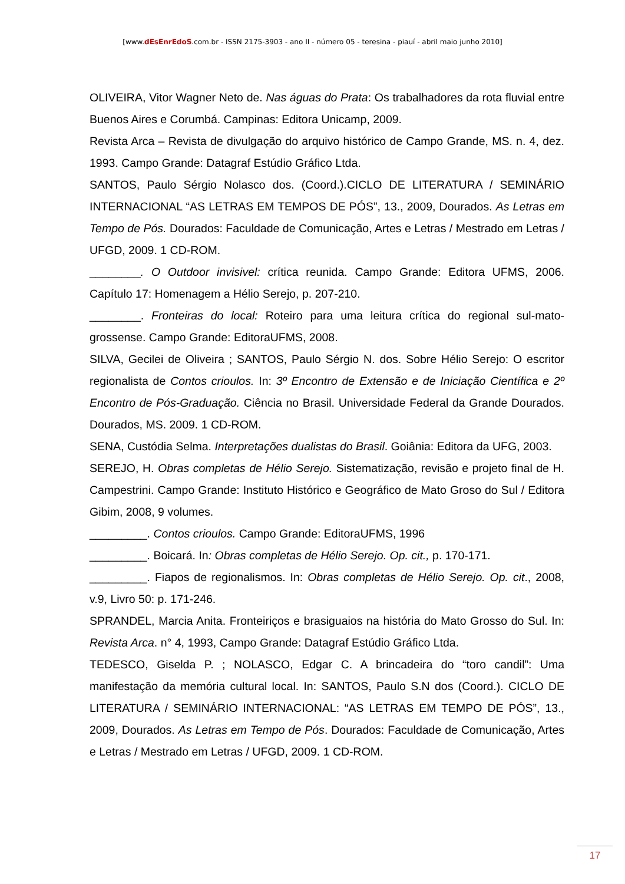[www.dEsEnrEdoS.com.br - ISSN 2175-3903 - ano II - número 05 - teresina - piauí - abril maio junho 2010]
OLIVEIRA, Vitor Wagner Neto de. Nas águas do Prata: Os trabalhadores da rota fluvial entre Buenos Aires e Corumbá. Campinas: Editora Unicamp, 2009.
Revista Arca – Revista de divulgação do arquivo histórico de Campo Grande, MS. n. 4, dez. 1993. Campo Grande: Datagraf Estúdio Gráfico Ltda.
SANTOS, Paulo Sérgio Nolasco dos. (Coord.).CICLO DE LITERATURA / SEMINÁRIO INTERNACIONAL “AS LETRAS EM TEMPOS DE PÓS”, 13., 2009, Dourados. As Letras em Tempo de Pós. Dourados: Faculdade de Comunicação, Artes e Letras / Mestrado em Letras / UFGD, 2009. 1 CD-ROM.
________. O Outdoor invisivel: crítica reunida. Campo Grande: Editora UFMS, 2006. Capítulo 17: Homenagem a Hélio Serejo, p. 207-210.
________. Fronteiras do local: Roteiro para uma leitura crítica do regional sul-mato-grossense. Campo Grande: EditoraUFMS, 2008.
SILVA, Gecilei de Oliveira ; SANTOS, Paulo Sérgio N. dos. Sobre Hélio Serejo: O escritor regionalista de Contos crioulos. In: 3º Encontro de Extensão e de Iniciação Científica e 2º Encontro de Pós-Graduação. Ciência no Brasil. Universidade Federal da Grande Dourados. Dourados, MS. 2009. 1 CD-ROM.
SENA, Custódia Selma. Interpretações dualistas do Brasil. Goiânia: Editora da UFG, 2003.
SEREJO, H. Obras completas de Hélio Serejo. Sistematização, revisão e projeto final de H. Campestrini. Campo Grande: Instituto Histórico e Geográfico de Mato Groso do Sul / Editora Gibim, 2008, 9 volumes.
_________. Contos crioulos. Campo Grande: EditoraUFMS, 1996
_________. Boicará. In: Obras completas de Hélio Serejo. Op. cit., p. 170-171.
_________. Fiapos de regionalismos. In: Obras completas de Hélio Serejo. Op. cit., 2008, v.9, Livro 50: p. 171-246.
SPRANDEL, Marcia Anita. Fronteiriços e brasiguaios na história do Mato Grosso do Sul. In: Revista Arca. n° 4, 1993, Campo Grande: Datagraf Estúdio Gráfico Ltda.
TEDESCO, Giselda P. ; NOLASCO, Edgar C. A brincadeira do “toro candil”: Uma manifestação da memória cultural local. In: SANTOS, Paulo S.N dos (Coord.). CICLO DE LITERATURA / SEMINÁRIO INTERNACIONAL: “AS LETRAS EM TEMPO DE PÓS”, 13., 2009, Dourados. As Letras em Tempo de Pós. Dourados: Faculdade de Comunicação, Artes e Letras / Mestrado em Letras / UFGD, 2009. 1 CD-ROM.
17